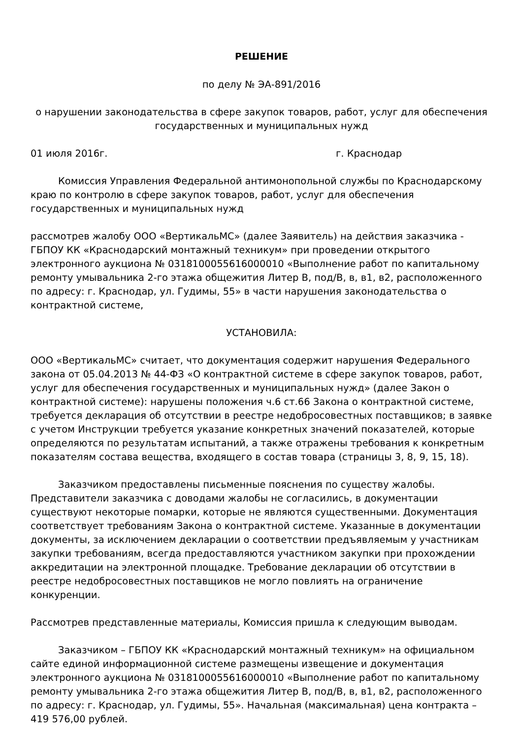РЕШЕНИЕ
по делу № ЭА-891/2016
о нарушении законодательства в сфере закупок товаров, работ, услуг для обеспечения государственных и муниципальных нужд
01 июля 2016г. г. Краснодар
Комиссия Управления Федеральной антимонопольной службы по Краснодарскому краю по контролю в сфере закупок товаров, работ, услуг для обеспечения государственных и муниципальных нужд
рассмотрев жалобу ООО «ВертикальМС» (далее Заявитель) на действия заказчика - ГБПОУ КК «Краснодарский монтажный техникум» при проведении открытого электронного аукциона № 0318100055616000010 «Выполнение работ по капитальному ремонту умывальника 2-го этажа общежития Литер В, под/В, в, в1, в2, расположенного по адресу: г. Краснодар, ул. Гудимы, 55» в части нарушения законодательства о контрактной системе,
УСТАНОВИЛА:
ООО «ВертикальМС» считает, что документация содержит нарушения Федерального закона от 05.04.2013 № 44-ФЗ «О контрактной системе в сфере закупок товаров, работ, услуг для обеспечения государственных и муниципальных нужд» (далее Закон о контрактной системе): нарушены положения ч.6 ст.66 Закона о контрактной системе, требуется декларация об отсутствии в реестре недобросовестных поставщиков; в заявке с учетом Инструкции требуется указание конкретных значений показателей, которые определяются по результатам испытаний, а также отражены требования к конкретным показателям состава вещества, входящего в состав товара (страницы 3, 8, 9, 15, 18).
Заказчиком предоставлены письменные пояснения по существу жалобы. Представители заказчика с доводами жалобы не согласились, в документации существуют некоторые помарки, которые не являются существенными. Документация соответствует требованиям Закона о контрактной системе. Указанные в документации документы, за исключением декларации о соответствии предъявляемым у участникам закупки требованиям, всегда предоставляются участником закупки при прохождении аккредитации на электронной площадке. Требование декларации об отсутствии в реестре недобросовестных поставщиков не могло повлиять на ограничение конкуренции.
Рассмотрев представленные материалы, Комиссия пришла к следующим выводам.
Заказчиком – ГБПОУ КК «Краснодарский монтажный техникум» на официальном сайте единой информационной системе размещены извещение и документация электронного аукциона № 0318100055616000010 «Выполнение работ по капитальному ремонту умывальника 2-го этажа общежития Литер В, под/В, в, в1, в2, расположенного по адресу: г. Краснодар, ул. Гудимы, 55». Начальная (максимальная) цена контракта – 419 576,00 рублей.